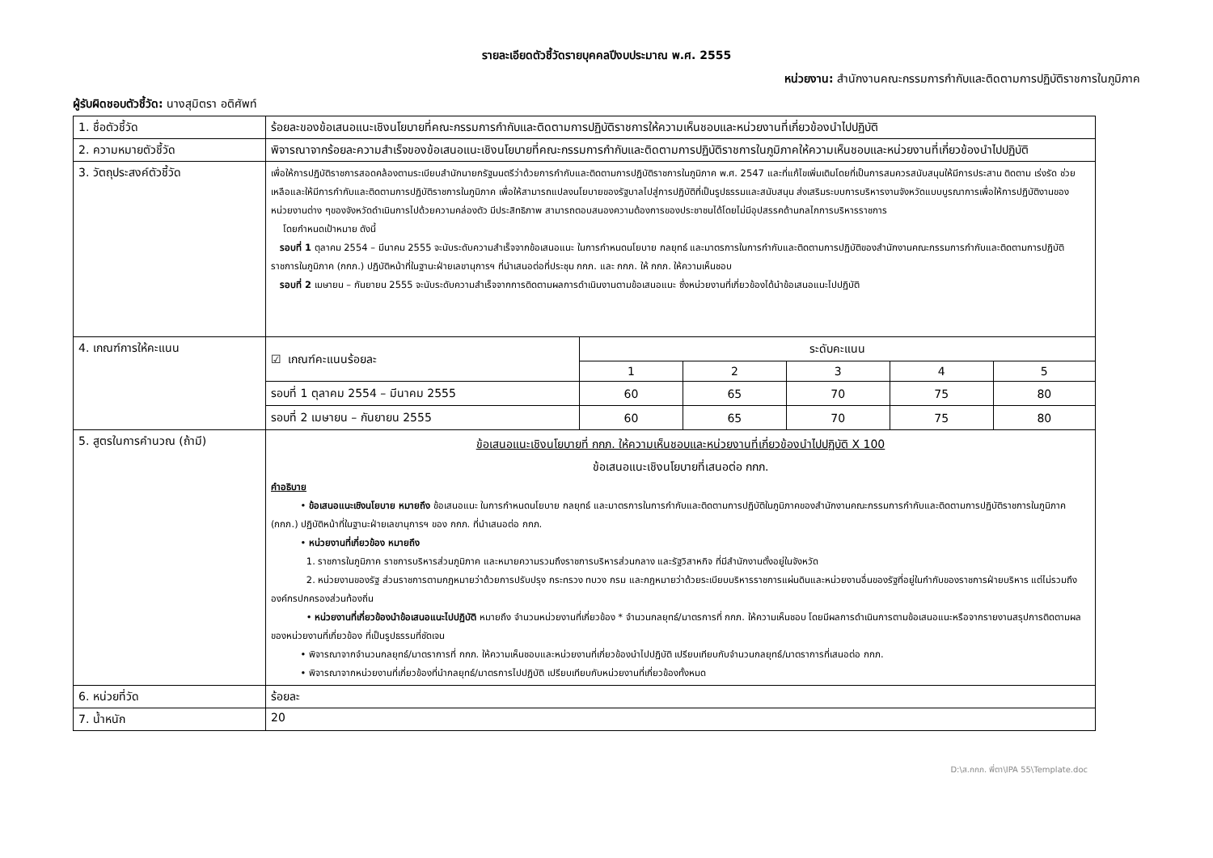รายละเอียดตัวชี้วัดรายบุคคลปีงบประมาณ พ.ศ. 2555
หน่วยงาน: สำนักงานคณะกรรมการกำกับและติดตามการปฏิบัติราชการในภูมิภาค
ผู้รับผิดชอบตัวชี้วัด: นางสุมิตรา อติศัพท์
| 1. ชื่อตัวชี้วัด | ร้อยละของข้อเสนอแนะเชิงนโยบายที่คณะกรรมการกำกับและติดตามการปฏิบัติราชการให้ความเห็นชอบและหน่วยงานที่เกี่ยวข้องนำไปปฏิบัติ |
| 2. ความหมายตัวชี้วัด | พิจารณาจากร้อยละความสำเร็จของข้อเสนอแนะเชิงนโยบายที่คณะกรรมการกำกับและติดตามการปฏิบัติราชการในภูมิภาคให้ความเห็นชอบและหน่วยงานที่เกี่ยวข้องนำไปปฏิบัติ |
| 3. วัตถุประสงค์ตัวชี้วัด | เพื่อให้การปฏิบัติราชการสอดคล้องตามระเบียบสำนักนายกรัฐมนตรีว่าด้วยการกำกับและติดตามการปฏิบัติราชการในภูมิภาค พ.ศ. 2547 และที่แก้ไขเพิ่มเติมโดยที่เป็นการสมควรสนับสนุนให้มีการประสาน ติดตาม เร่งรัด ช่วยเหลือและให้มีการกำกับและติดตามการปฏิบัติราชการในภูมิภาค เพื่อให้สามารถแปลงนโยบายของรัฐบาลไปสู่การปฏิบัติที่เป็นรูปธรรมและสนับสนุน ส่งเสริมระบบการบริหารงานจังหวัดแบบบูรณาการเพื่อให้การปฏิบัติงานของหน่วยงานต่าง ๆของจังหวัดดำเนินการไปด้วยความคล่องตัว มีประสิทธิภาพ สามารถตอบสนองความต้องการของประชาชนได้โดยไม่มีอุปสรรคด้านกลไกการบริหารราชการ โดยกำหนดเป้าหมาย ดังนี้ รอบที่ 1 ตุลาคม 2554 – มีนาคม 2555 จะนับระดับความสำเร็จจากข้อเสนอแนะ ในการกำหนดนโยบาย กลยุทธ์ และมาตรการในการกำกับและติดตามการปฏิบัติของสำนักงานคณะกรรมการกำกับและติดตามการปฏิบัติราชการในภูมิภาค (กกภ.) ปฏิบัติหน้าที่ในฐานะฝ่ายเลขานุการฯ ที่นำเสนอต่อที่ประชุม กกภ. และ กกภ. ให้ กกภ. ให้ความเห็นชอบ รอบที่ 2 เมษายน – กันยายน 2555 จะนับระดับความสำเร็จจากการติดตามผลการดำเนินงานตามข้อเสนอแนะ ซึ่งหน่วยงานที่เกี่ยวข้องได้นำข้อเสนอแนะไปปฏิบัติ |
| 4. เกณฑ์การให้คะแนน | / ☑ เกณฑ์คะแนนร้อยละ / ระดับคะแนน / / / / / / / 1 / 2 / 3 / 4 / 5 / / รอบที่ 1 ตุลาคม 2554 – มีนาคม 2555 / 60 / 65 / 70 / 75 / 80 / / รอบที่ 2 เมษายน – กันยายน 2555 / 60 / 65 / 70 / 75 / 80 / |
| 5. สูตรในการคำนวณ (ถ้ามี) | ข้อเสนอแนะเชิงนโยบายที่ กกภ. ให้ความเห็นชอบและหน่วยงานที่เกี่ยวข้องนำไปปฏิบัติ X 100 ข้อเสนอแนะเชิงนโยบายที่เสนอต่อ กกภ. คำอธิบาย • ข้อเสนอแนะเชิงนโยบาย หมายถึง ข้อเสนอแนะ ในการกำหนดนโยบาย กลยุทธ์ และมาตรการในการกำกับและติดตามการปฏิบัติในภูมิภาคของสำนักงานคณะกรรมการกำกับและติดตามการปฏิบัติราชการในภูมิภาค (กกภ.) ปฏิบัติหน้าที่ในฐานะฝ่ายเลขานุการฯ ของ กกภ. ที่นำเสนอต่อ กกภ. • หน่วยงานที่เกี่ยวข้อง หมายถึง 1. ราชการในภูมิภาค ราชการบริหารส่วนภูมิภาค และหมายความรวมถึงราชการบริหารส่วนกลาง และรัฐวิสาหกิจ ที่มีสำนักงานตั้งอยู่ในจังหวัด 2. หน่วยงานของรัฐ ส่วนราชการตามกฎหมายว่าด้วยการปรับปรุง กระทรวง ทบวง กรม และกฎหมายว่าด้วยระเบียบบริหารราชการแผ่นดินและหน่วยงานอื่นของรัฐที่อยู่ในกำกับของราชการฝ่ายบริหาร แต่ไม่รวมถึงองค์กรปกครองส่วนท้องถิ่น • หน่วยงานที่เกี่ยวข้องนำข้อเสนอแนะไปปฏิบัติ หมายถึง จำนวนหน่วยงานที่เกี่ยวข้อง * จำนวนกลยุทธ์/มาตรการที่ กกภ. ให้ความเห็นชอบ โดยมีผลการดำเนินการตามข้อเสนอแนะหรือจากรายงานสรุปการติดตามผลของหน่วยงานที่เกี่ยวข้อง ที่เป็นรูปธรรมที่ชัดเจน • พิจารณาจากจำนวนกลยุทธ์/มาตราการที่ กกภ. ให้ความเห็นชอบและหน่วยงานที่เกี่ยวข้องนำไปปฏิบัติ เปรียบเทียบกับจำนวนกลยุทธ์/มาตราการที่เสนอต่อ กกภ. • พิจารณาจากหน่วยงานที่เกี่ยวข้องที่นำกลยุทธ์/มาตรการไปปฏิบัติ เปรียบเทียบกับหน่วยงานที่เกี่ยวข้องทั้งหมด |
| 6. หน่วยที่วัด | ร้อยละ |
| 7. น้ำหนัก | 20 |
D:\ส.กกภ. พี่ตา\IPA 55\Template.doc